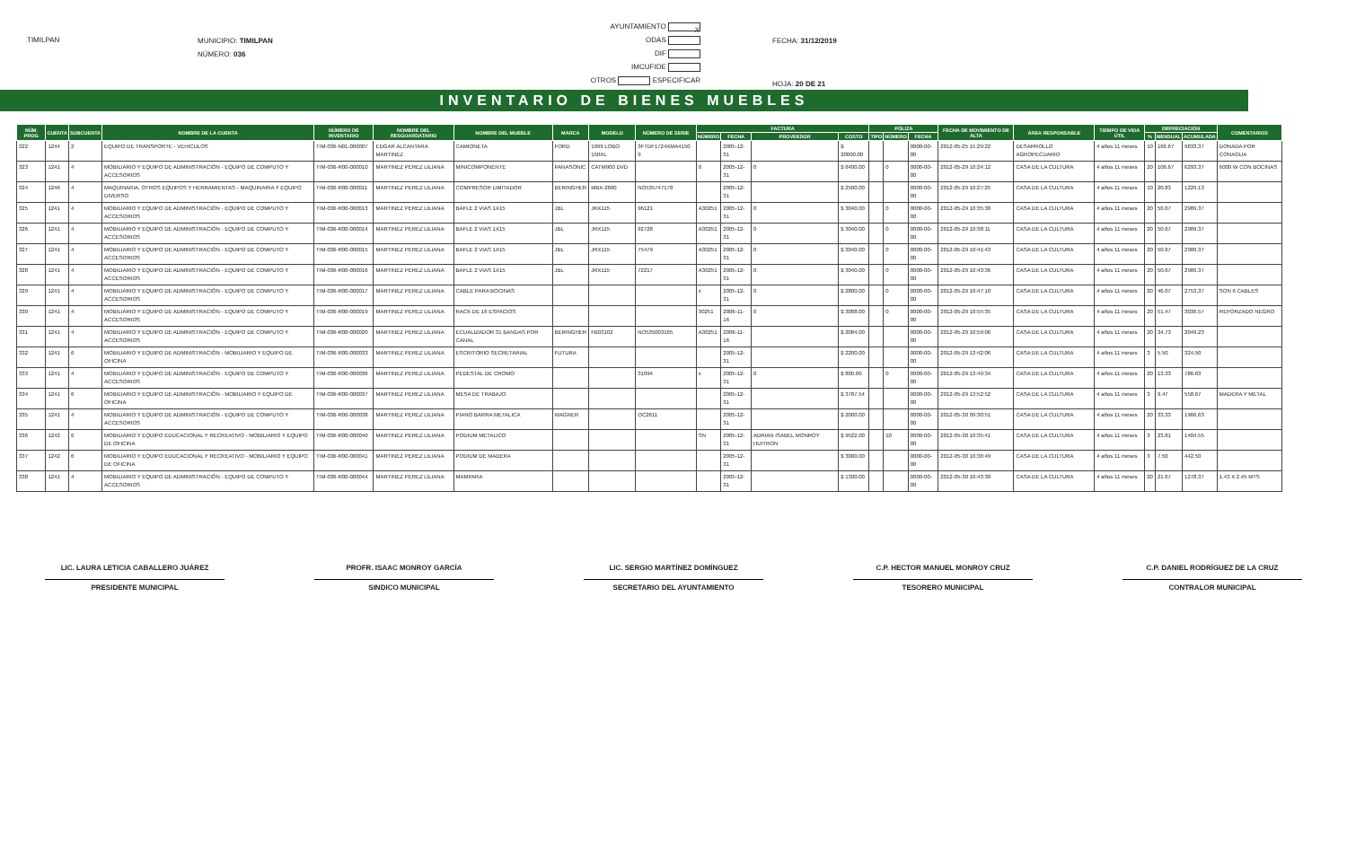TIMILPAN
MUNICIPIO: TIMILPAN
NÚMERO: 036
AYUNTAMIENTO X
ODAS
DIF
IMCUFIDE
OTROS ESPECIFICAR
FECHA: 31/12/2019
HOJA: 20 DE 21
INVENTARIO DE BIENES MUEBLES
| NÚM. PROG | CUENTA | SUBCUENTA | NOMBRE DE LA CUENTA | NÚMERO DE INVENTARIO | NOMBRE DEL RESGUARDATARIO | NOMBRE DEL MUEBLE | MARCA | MODELO | NÚMERO DE SERIE | FACTURA | | | | PÓLIZA | | | FECHA DE MOVIMIENTO DE ALTA | ÁREA RESPONSABLE | TIEMPO DE VIDA ÚTIL | DEPRECIACIÓN | | | COMENTARIOS |
| --- | --- | --- | --- | --- | --- | --- | --- | --- | --- | --- | --- | --- | --- | --- | --- | --- | --- | --- | --- | --- | --- | --- | --- |
| | | | | | | | | | | NÚMERO | FECHA | PROVEEDOR | COSTO | TIPO | NÚMERO | FECHA | | | | % | MENSUAL | ACUMULADA | |
| 322 | 1244 | 2 | EQUIPO DE TRANSPORTE - VEHICULOS | TIM-036-N01-000007 | EDGAR ALCANTARA MARTINEZ | CAMIONETA | FORD | 1999 LOBO 150XL | 3FTDF1724XMA4150 9 | | 2005-12-31 | | $ 20000.00 | | | 0000-00-00 | 2012-05-25 15:29:22 | DESARROLLO AGROPECUARIO | 4 años 11 meses | 10 | 166.67 | 9833.37 | DONADA POR CONAGUA |
| 323 | 1241 | 4 | MOBILIARIO Y EQUIPO DE ADMINISTRACIÓN - EQUIPO DE COMPUTO Y ACCESORIOS | TIM-036-R00-000010 | MARTINEZ PEREZ LILIANA | MINICOMPONENTE | PANASONIC | CATM900 DVD | | 0 | 2005-12-31 | 0 | $ 6400.00 | | 0 | 0000-00-00 | 2012-05-29 10:24:12 | CASA DE LA CULTURA | 4 años 11 meses | 20 | 106.67 | 6293.37 | 6000 W CON BOCINAS |
| 324 | 1246 | 4 | MAQUINARIA, OTROS EQUIPOS Y HERRAMIENTAS - MAQUINARIA Y EQUIPO DIVERSO | TIM-036-R00-000011 | MARTINEZ PEREZ LILIANA | COMPRESOR LIMITADOR | BERINGHER | MBX-2600 | NO535747178 | | 2005-12-31 | | $ 2500.00 | | | 0000-00-00 | 2012-05-29 10:27:25 | CASA DE LA CULTURA | 4 años 11 meses | 10 | 20.83 | 1229.13 | |
| 325 | 1241 | 4 | MOBILIARIO Y EQUIPO DE ADMINISTRACIÓN - EQUIPO DE COMPUTO Y ACCESORIOS | TIM-036-R00-000013 | MARTINEZ PEREZ LILIANA | BAFLE 2 VIAS 1X15 | JBL | JRX115 | 96121 | A30251 | 2005-12-31 | 0 | $ 3040.00 | | 0 | 0000-00-00 | 2012-05-29 10:35:38 | CASA DE LA CULTURA | 4 años 11 meses | 20 | 50.67 | 2989.37 | |
| 326 | 1241 | 4 | MOBILIARIO Y EQUIPO DE ADMINISTRACIÓN - EQUIPO DE COMPUTO Y ACCESORIOS | TIM-036-R00-000014 | MARTINEZ PEREZ LILIANA | BAFLE 2 VIAS 1X15 | JBL | JRX115 | 92728 | A30251 | 2005-12-31 | 0 | $ 3040.00 | | 0 | 0000-00-00 | 2012-05-29 10:38:11 | CASA DE LA CULTURA | 4 años 11 meses | 20 | 50.67 | 2989.37 | |
| 327 | 1241 | 4 | MOBILIARIO Y EQUIPO DE ADMINISTRACIÓN - EQUIPO DE COMPUTO Y ACCESORIOS | TIM-036-R00-000015 | MARTINEZ PEREZ LILIANA | BAFLE 2 VIAS 1X15 | JBL | JRX115 | 75479 | A30251 | 2005-12-31 | 0 | $ 3040.00 | | 0 | 0000-00-00 | 2012-05-29 10:41:43 | CASA DE LA CULTURA | 4 años 11 meses | 20 | 50.67 | 2989.37 | |
| 328 | 1241 | 4 | MOBILIARIO Y EQUIPO DE ADMINISTRACIÓN - EQUIPO DE COMPUTO Y ACCESORIOS | TIM-036-R00-000016 | MARTINEZ PEREZ LILIANA | BAFLE 2 VIAS 1X15 | JBL | JRX115 | 72217 | A30251 | 2005-12-31 | 0 | $ 3040.00 | | 0 | 0000-00-00 | 2012-05-29 10:43:36 | CASA DE LA CULTURA | 4 años 11 meses | 20 | 50.67 | 2989.37 | |
| 329 | 1241 | 4 | MOBILIARIO Y EQUIPO DE ADMINISTRACIÓN - EQUIPO DE COMPUTO Y ACCESORIOS | TIM-036-R00-000017 | MARTINEZ PEREZ LILIANA | CABLE PARA BOCINAS | | | | x | 2005-12-31 | 0 | $ 2800.00 | | 0 | 0000-00-00 | 2012-05-29 10:47:10 | CASA DE LA CULTURA | 4 años 11 meses | 20 | 46.67 | 2753.37 | SON 6 CABLES |
| 330 | 1241 | 4 | MOBILIARIO Y EQUIPO DE ADMINISTRACIÓN - EQUIPO DE COMPUTO Y ACCESORIOS | TIM-036-R00-000019 | MARTINEZ PEREZ LILIANA | RACK DE 16 ESPACIOS | | | | 30251 | 2006-11-16 | 0 | $ 3088.00 | | 0 | 0000-00-00 | 2012-05-29 10:55:35 | CASA DE LA CULTURA | 4 años 11 meses | 20 | 51.47 | 3036.57 | REFORZADO NEGRO |
| 331 | 1241 | 4 | MOBILIARIO Y EQUIPO DE ADMINISTRACIÓN - EQUIPO DE COMPUTO Y ACCESORIOS | TIM-036-R00-000020 | MARTINEZ PEREZ LILIANA | ECUALIZADOR 31 BANDAS POR CANAL | BERINGHER | FB03102 | NO535003165 | A30251 | 2006-11-16 | | $ 2084.00 | | | 0000-00-00 | 2012-05-29 10:59:06 | CASA DE LA CULTURA | 4 años 11 meses | 20 | 34.73 | 2049.23 | |
| 332 | 1241 | 6 | MOBILIARIO Y EQUIPO DE ADMINISTRACIÓN - MOBILIARIO Y EQUIPO DE OFICINA | TIM-036-R00-000033 | MARTINEZ PEREZ LILIANA | ESCRITORIO SECRETARIAL | FUTURA | | | | 2005-12-31 | | $ 2200.00 | | | 0000-00-00 | 2012-05-29 13:42:06 | CASA DE LA CULTURA | 4 años 11 meses | 3 | 5.50 | 324.50 | |
| 333 | 1241 | 4 | MOBILIARIO Y EQUIPO DE ADMINISTRACIÓN - EQUIPO DE COMPUTO Y ACCESORIOS | TIM-036-R00-000036 | MARTINEZ PEREZ LILIANA | PEDESTAL DE CROMO | | | 31094 | x | 2005-12-31 | 0 | $ 800.00 | | 0 | 0000-00-00 | 2012-05-29 13:49:34 | CASA DE LA CULTURA | 4 años 11 meses | 20 | 13.33 | 786.63 | |
| 334 | 1241 | 6 | MOBILIARIO Y EQUIPO DE ADMINISTRACIÓN - MOBILIARIO Y EQUIPO DE OFICINA | TIM-036-R00-000037 | MARTINEZ PEREZ LILIANA | MESA DE TRABAJO | | | | | 2005-12-31 | | $ 3787.54 | | | 0000-00-00 | 2012-05-29 13:52:52 | CASA DE LA CULTURA | 4 años 11 meses | 3 | 9.47 | 558.67 | MADERA Y METAL |
| 335 | 1241 | 4 | MOBILIARIO Y EQUIPO DE ADMINISTRACIÓN - EQUIPO DE COMPUTO Y ACCESORIOS | TIM-036-R00-000038 | MARTINEZ PEREZ LILIANA | PIANO BARRA METALICA | WAGNER | | OC2611 | | 2005-12-31 | | $ 2000.00 | | | 0000-00-00 | 2012-05-30 09:30:51 | CASA DE LA CULTURA | 4 años 11 meses | 20 | 33.33 | 1966.63 | |
| 336 | 1242 | 6 | MOBILIARIO Y EQUIPO EDUCACIONAL Y RECREATIVO - MOBILIARIO Y EQUIPO DE OFICINA | TIM-036-R00-000040 | MARTINEZ PEREZ LILIANA | PODIUM METALICO | | | | SN | 2005-12-31 | ADRIAN ISABEL MONROY HUITRON | $ 9522.00 | | 10 | 0000-00-00 | 2012-05-30 10:35:41 | CASA DE LA CULTURA | 4 años 11 meses | 3 | 23.81 | 1404.55 | |
| 337 | 1242 | 6 | MOBILIARIO Y EQUIPO EDUCACIONAL Y RECREATIVO - MOBILIARIO Y EQUIPO DE OFICINA | TIM-036-R00-000041 | MARTINEZ PEREZ LILIANA | PODIUM DE MADERA | | | | | 2005-12-31 | | $ 3000.00 | | | 0000-00-00 | 2012-05-30 10:36:49 | CASA DE LA CULTURA | 4 años 11 meses | 3 | 7.50 | 442.50 | |
| 338 | 1241 | 4 | MOBILIARIO Y EQUIPO DE ADMINISTRACIÓN - EQUIPO DE COMPUTO Y ACCESORIOS | TIM-036-R00-000044 | MARTINEZ PEREZ LILIANA | MAMPARA | | | | | 2005-12-31 | | $ 1300.00 | | | 0000-00-00 | 2012-05-30 10:43:30 | CASA DE LA CULTURA | 4 años 11 meses | 20 | 21.67 | 1278.37 | 1.43 X 2.45 MTS |
LIC. LAURA LETICIA CABALLERO JUÁREZ
PRESIDENTE MUNICIPAL
PROFR. ISAAC MONROY GARCÍA
SINDICO MUNICIPAL
LIC. SERGIO MARTÍNEZ DOMÍNGUEZ
SECRETARIO DEL AYUNTAMIENTO
C.P. HECTOR MANUEL MONROY CRUZ
TESORERO MUNICIPAL
C.P. DANIEL RODRÍGUEZ DE LA CRUZ
CONTRALOR MUNICIPAL